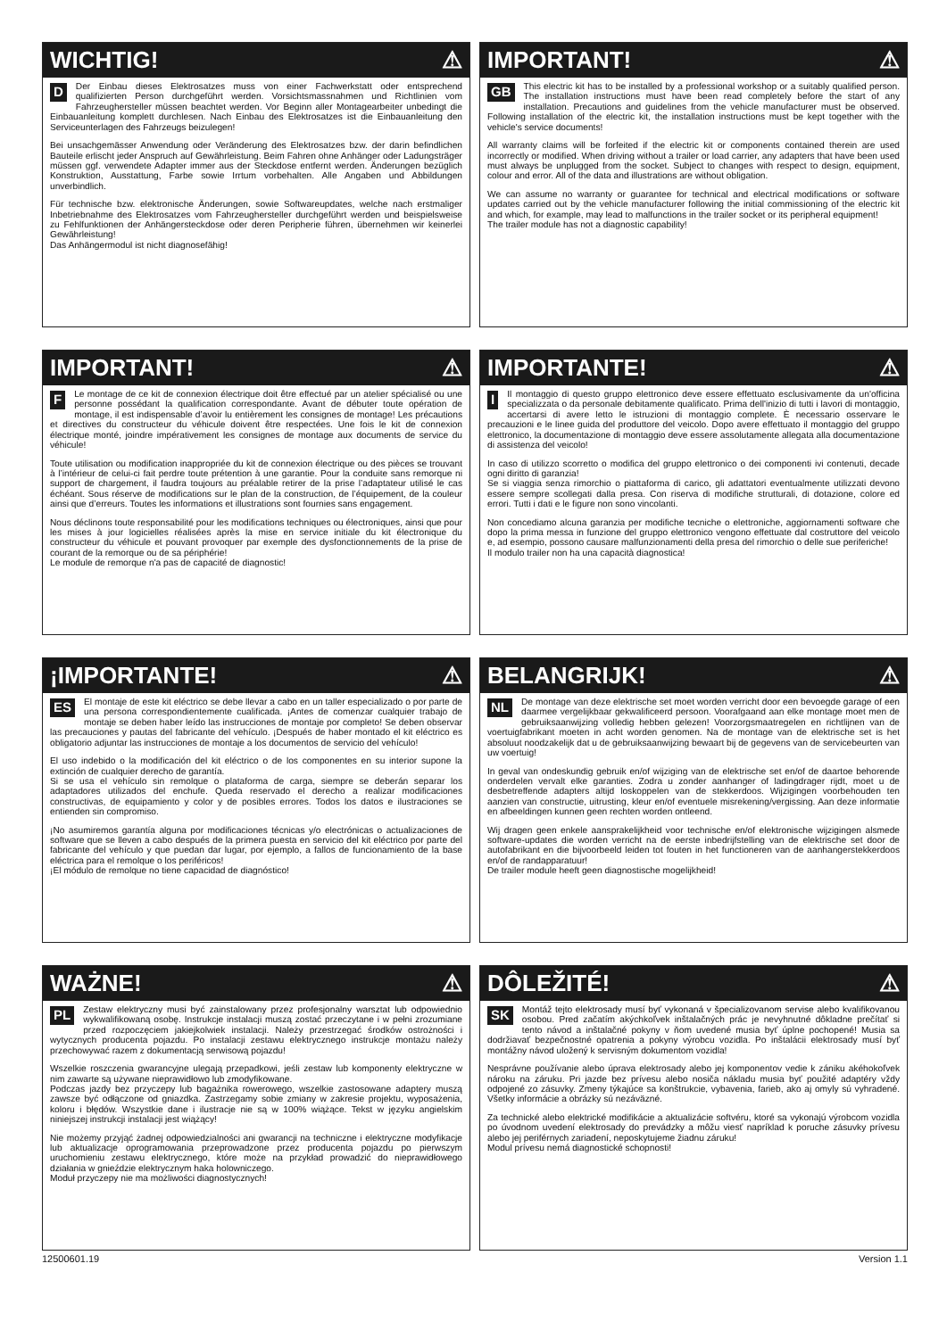WICHTIG! ⚠
D
Der Einbau dieses Elektrosatzes muss von einer Fachwerkstatt oder entsprechend qualifizierten Person durchgeführt werden. Vorsichtsmass­nahmen und Richtlinien vom Fahrzeughersteller müssen beachtet werden. Vor Beginn aller Montagearbeiter unbedingt die Einbauanleitung komplett durchle­sen. Nach Einbau des Elektrosatzes ist die Einbauanleitung den Serviceunterlagen des Fahrzeugs beizulegen!
Bei unsachgemässer Anwendung oder Veränderung des Elektrosatzes bzw. der darin befindlichen Bauteile erlischt jeder Anspruch auf Gewährleistung. Beim Fahren ohne Anhänger oder Ladungsträger müssen ggf. verwendete Adapter immer aus der Steckdose entfernt werden. Änderungen bezüglich Konstruktion, Ausstattung, Farbe sowie Irrtum vorbehalten. Alle Angaben und Abbildungen unverbindlich.
Für technische bzw. elektronische Änderungen, sowie Softwareupdates, welche nach erstmaliger Inbetriebnahme des Elektrosatzes vom Fahrzeughersteller durchgeführt werden und beispielsweise zu Fehlfunktionen der Anhängersteckdose oder deren Peripherie führen, übernehmen wir keinerlei Gewährleistung!
Das Anhängermodul ist nicht diagnosefähig!
IMPORTANT! ⚠
GB
This electric kit has to be installed by a professional workshop or a suitably qualified person. The installation instructions must have been read comp­letely before the start of any installation. Precautions and guidelines from the vehicle manufacturer must be observed. Following installation of the electric kit, the installation instructions must be kept together with the vehicle's service documents!
All warranty claims will be forfeited if the electric kit or components contained therein are used incorrectly or modified. When driving without a trailer or load carrier, any adapters that have been used must always be unplugged from the socket. Subject to changes with respect to design, equipment, colour and error. All of the data and illustrations are without obligation.
We can assume no warranty or guarantee for technical and electrical modifications or software updates carried out by the vehicle manufacturer following the initial commissioning of the electric kit and which, for example, may lead to malfunctions in the trailer socket or its peripheral equipment!
The trailer module has not a diagnostic capability!
IMPORTANT! ⚠
F
Le montage de ce kit de connexion électrique doit être effectué par un atelier spécialisé ou une personne possédant la qualification correspondante. Avant de débuter toute opération de montage, il est indispensable d’avoir lu entière­ment les consignes de montage! Les précautions et directives du constructeur du véhicule doivent être respectées. Une fois le kit de connexion électrique monté, joindre impérativement les consignes de montage aux documents de service du véhicule!
Toute utilisation ou modification inappropriée du kit de connexion électrique ou des pièces se trouvant à l’intérieur de celui-ci fait perdre toute prétention à une garantie. Pour la conduite sans remorque ni support de chargement, il faudra toujours au préalable retirer de la prise l’adaptateur utilisé le cas échéant. Sous réserve de modifications sur le plan de la construction, de l’équipement, de la couleur ainsi que d’erreurs. Toutes les informations et illustrations sont fournies sans engagement.
Nous déclinons toute responsabilité pour les modifications techniques ou électro­niques, ainsi que pour les mises à jour logicielles réalisées après la mise en service initiale du kit électronique du constructeur du véhicule et pouvant provoquer par exemple des dysfonctionnements de la prise de courant de la remorque ou de sa périphérie!
Le module de remorque n'a pas de capacité de diagnostic!
IMPORTANTE! ⚠
I
Il montaggio di questo gruppo elettronico deve essere effettuato esclusiva­mente da un'officina specializzata o da personale debitamente qualificato. Prima dell'inizio di tutti i lavori di montaggio, accertarsi di avere letto le istruzioni di montaggio complete. È necessario osservare le precauzioni e le linee guida del produttore del veicolo. Dopo avere effettuato il montaggio del gruppo elettronico, la documentazione di montaggio deve essere assolutamente allegata alla documentazione di assistenza del veicolo!
In caso di utilizzo scorretto o modifica del gruppo elettronico o dei componenti ivi contenuti, decade ogni diritto di garanzia!
Se si viaggia senza rimorchio o piattaforma di carico, gli adattatori eventualmente utilizzati devono essere sempre scollegati dalla presa. Con riserva di modifiche strutturali, di dotazione, colore ed errori. Tutti i dati e le figure non sono vincolanti.
Non concediamo alcuna garanzia per modifiche tecniche o elettroniche, aggiorna­menti software che dopo la prima messa in funzione del gruppo elettronico vengono effettuate dal costruttore del veicolo e, ad esempio, possono causare malfunzionamenti della presa del rimorchio o delle sue periferiche!
Il modulo trailer non ha una capacità diagnostica!
¡IMPORTANTE! ⚠
ES
El montaje de este kit eléctrico se debe llevar a cabo en un taller especializado o por parte de una persona correspondientemente cualificada. ¡Antes de comenzar cualquier trabajo de montaje se deben haber leído las instrucciones de montaje por completo! Se deben observar las precauciones y pautas del fabricante del vehículo. ¡Después de haber montado el kit eléctrico es obligatorio adjuntar las instrucciones de montaje a los documentos de servicio del vehículo!
El uso indebido o la modificación del kit eléctrico o de los componentes en su interior supone la extinción de cualquier derecho de garantía.
Si se usa el vehículo sin remolque o plataforma de carga, siempre se deberán separar los adaptadores utilizados del enchufe. Queda reservado el derecho a realizar modificaciones constructivas, de equipamiento y color y de posibles errores. Todos los datos e ilustracio­nes se entienden sin compromiso.
¡No asumiremos garantía alguna por modificaciones técnicas y/o electrónicas o actuali­zaciones de software que se lleven a cabo después de la primera puesta en servicio del kit eléctrico por parte del fabricante del vehículo y que puedan dar lugar, por ejemplo, a fallos de funcionamiento de la base eléctrica para el remolque o los periféricos!
¡El módulo de remolque no tiene capacidad de diagnóstico!
BELANGRIJK! ⚠
NL
De montage van deze elektrische set moet worden verricht door een bevoeg­de garage of een daarmee vergelijkbaar gekwalificeerd persoon. Vooraf­gaand aan elke montage moet men de gebruiksaanwijzing volledig hebben gelezen! Voorzorgsmaatregelen en richtlijnen van de voertuigfabrikant moeten in acht worden genomen. Na de montage van de elektrische set is het absoluut noodza­kelijk dat u de gebruiksaanwijzing bewaart bij de gegevens van de servicebeurten van uw voertuig!
In geval van ondeskundig gebruik en/of wijziging van de elektrische set en/of de daartoe behorende onderdelen vervalt elke garanties. Zodra u zonder aanhanger of ladingdrager rijdt, moet u de desbetreffende adapters altijd loskoppelen van de stekkerdoos. Wijzigingen voorbehouden ten aanzien van constructie, uitrusting, kleur en/of eventuele misrekening/vergissing. Aan deze informatie en afbeeldingen kunnen geen rechten worden ontleend.
Wij dragen geen enkele aansprakelijkheid voor technische en/of elektronische wijzi­gingen alsmede software-updates die worden verricht na de eerste inbedrijfstelling van de elektrische set door de autofabrikant en die bijvoorbeeld leiden tot fouten in het functioneren van de aanhangerstekkerdoos en/of de randapparatuur!
De trailer module heeft geen diagnostische mogelijkheid!
WAŻNE! ⚠
PL
Zestaw elektryczny musi być zainstalowany przez profesjonalny warsztat lub odpowiednio wykwalifikowaną osobę. Instrukcje instalacji muszą zostać przeczytane i w pełni zrozumiane przed rozpoczęciem jakiejkolwiek instalacji. Należy przestrzegać środków ostrożności i wytycznych producenta pojazdu. Po instalacji zestawu elektrycznego instrukcje montażu należy przechowywać razem z dokumentacją serwisową pojazdu!
Wszelkie roszczenia gwarancyjne ulegają przepadkowi, jeśli zestaw lub komponenty elektryczne w nim zawarte są używane nieprawidłowo lub zmodyfikowane.
Podczas jazdy bez przyczepy lub bagażnika rowerowego, wszelkie zastosowane adaptery muszą zawsze być odłączone od gniazdka. Zastrzegamy sobie zmiany w zakresie projektu, wyposażenia, koloru i błędów. Wszystkie dane i ilustracje nie są w 100% wiążące. Tekst w języku angielskim niniejszej instrukcji instalacji jest wiążący!
Nie możemy przyjąć żadnej odpowiedzialności ani gwarancji na techniczne i elektryczne modyfikacje lub aktualizacje oprogramowania przeprowadzone przez producenta pojazdu po pierwszym uruchomieniu zestawu elektrycznego, które może na przykład prowadzić do nieprawidłowego działania w gnieździe elektrycznym haka holowniczego.
Moduł przyczepy nie ma możliwości diagnostycznych!
DÔLEŽITÉ! ⚠
SK
Montáž tejto elektrosady musí byť vykonaná v špecializovanom servise alebo kvalifikovanou osobou. Pred začatím akýchkoľvek inštalačných prác je nevyhnutné dôkladne prečítať si tento návod a inštalačné pokyny v ňom uvedené musia byť úplne pochopené! Musia sa dodržiavať bezpečnostné opatrenia a pokyny výrobcu vozidla. Po inštalácii elektrosady musí byť montážny návod uložený k servisným dokumentom vozidla!
Nesprávne používanie alebo úprava elektrosady alebo jej komponentov vedie k zániku akéhokoľvek nároku na záruku. Pri jazde bez prívesu alebo nosiča nákladu musia byť použité adaptéry vždy odpojené zo zásuvky. Zmeny týkajúce sa konštruk­cie, vybavenia, farieb, ako aj omyly sú vyhradené. Všetky informácie a obrázky sú nezáväzné.
Za technické alebo elektrické modifikácie a aktualizácie softvéru, ktoré sa vykonajú výrobcom vozidla po úvodnom uvedení elektrosady do prevádzky a môžu viesť napríklad k poruche zásuvky prívesu alebo jej periférnych zariadení, neposkytujeme žiadnu záruku!
Modul prívesu nemá diagnostické schopnosti!
12500601.19 Version 1.1